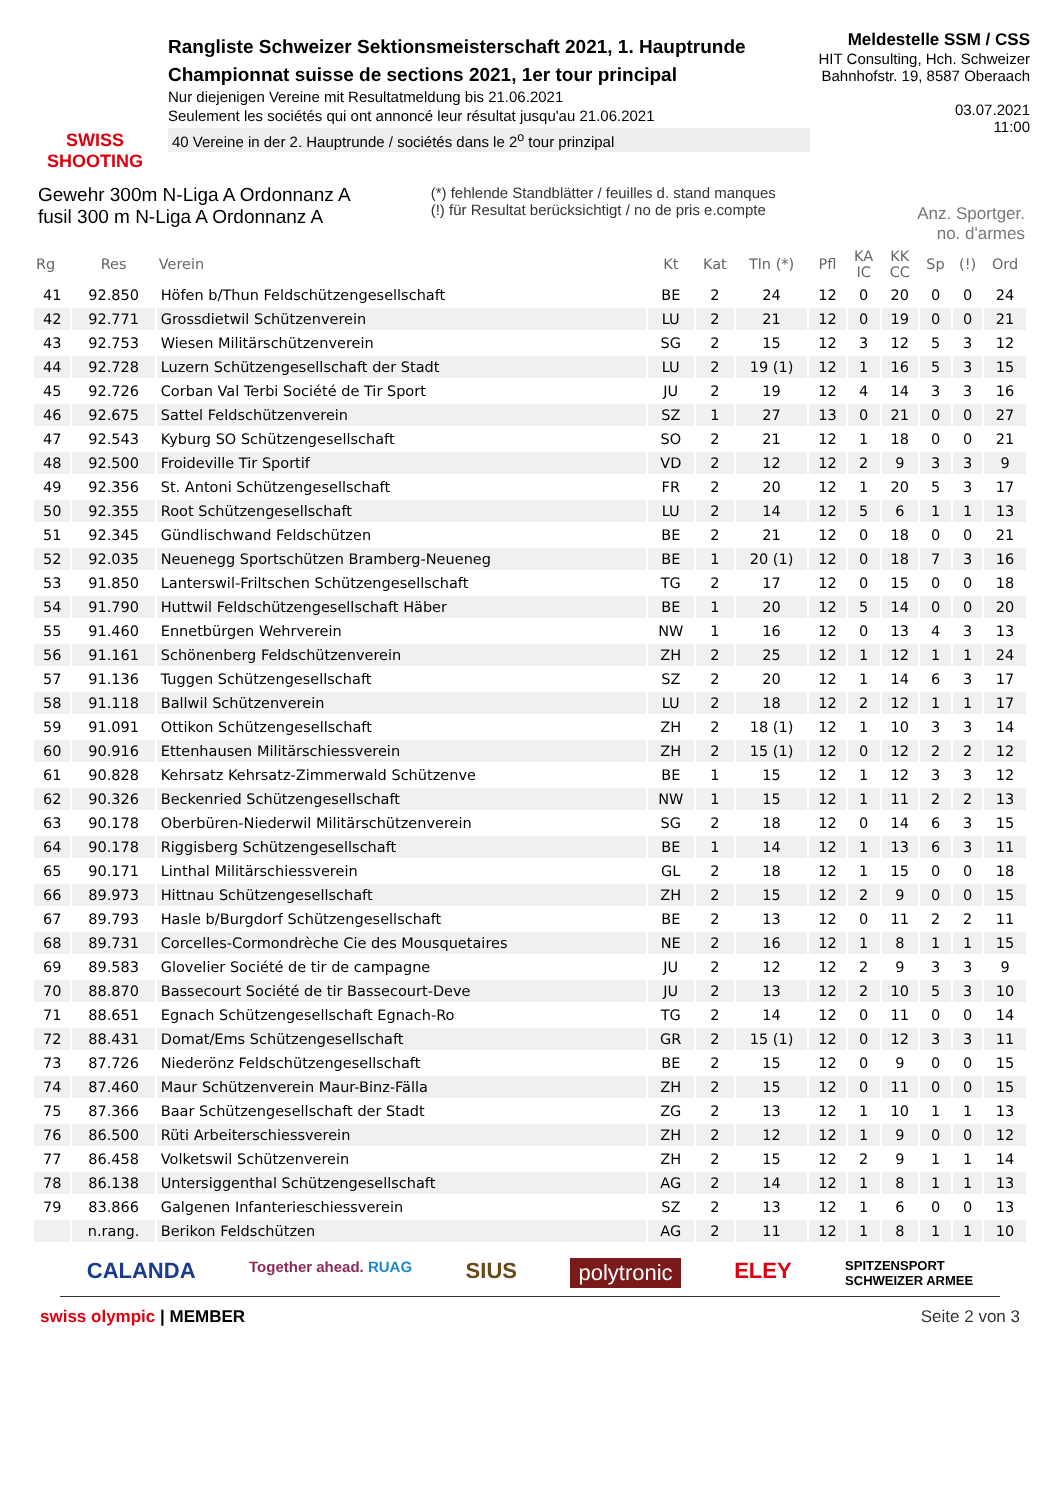SWISS SHOOTING
Rangliste Schweizer Sektionsmeisterschaft 2021, 1. Hauptrunde
Championnat suisse de sections 2021, 1er tour principal
Nur diejenigen Vereine mit Resultatmeldung bis 21.06.2021
Seulement les sociétés qui ont annoncé leur résultat jusqu'au 21.06.2021
40 Vereine in der 2. Hauptrunde / sociétés dans le 2<sup>o</sup> tour prinzipal
Meldestelle SSM / CSS
HIT Consulting, Hch. Schweizer
Bahnhofstr. 19, 8587 Oberaach
03.07.2021
11:00
Gewehr 300m N-Liga A Ordonnanz A
fusil 300 m N-Liga A Ordonnanz A
(*) fehlende Standblätter / feuilles d. stand manques
(!) für Resultat berücksichtigt / no de pris e.compte
Anz. Sportger.
no. d'armes
| Rg | Res | Verein | Kt | Kat | Tln (*) | Pfl | KA IC | KK CC | Sp | (!) | Ord |
| --- | --- | --- | --- | --- | --- | --- | --- | --- | --- | --- | --- |
| 41 | 92.850 | Höfen b/Thun Feldschützengesellschaft | BE | 2 | 24 | 12 | 0 | 20 | 0 | 0 | 24 |
| 42 | 92.771 | Grossdietwil Schützenverein | LU | 2 | 21 | 12 | 0 | 19 | 0 | 0 | 21 |
| 43 | 92.753 | Wiesen Militärschützenverein | SG | 2 | 15 | 12 | 3 | 12 | 5 | 3 | 12 |
| 44 | 92.728 | Luzern Schützengesellschaft der Stadt | LU | 2 | 19 (1) | 12 | 1 | 16 | 5 | 3 | 15 |
| 45 | 92.726 | Corban Val Terbi Société de Tir Sport | JU | 2 | 19 | 12 | 4 | 14 | 3 | 3 | 16 |
| 46 | 92.675 | Sattel Feldschützenverein | SZ | 1 | 27 | 13 | 0 | 21 | 0 | 0 | 27 |
| 47 | 92.543 | Kyburg SO Schützengesellschaft | SO | 2 | 21 | 12 | 1 | 18 | 0 | 0 | 21 |
| 48 | 92.500 | Froideville Tir Sportif | VD | 2 | 12 | 12 | 2 | 9 | 3 | 3 | 9 |
| 49 | 92.356 | St. Antoni Schützengesellschaft | FR | 2 | 20 | 12 | 1 | 20 | 5 | 3 | 17 |
| 50 | 92.355 | Root Schützengesellschaft | LU | 2 | 14 | 12 | 5 | 6 | 1 | 1 | 13 |
| 51 | 92.345 | Gündlischwand Feldschützen | BE | 2 | 21 | 12 | 0 | 18 | 0 | 0 | 21 |
| 52 | 92.035 | Neuenegg Sportschützen Bramberg-Neueneg | BE | 1 | 20 (1) | 12 | 0 | 18 | 7 | 3 | 16 |
| 53 | 91.850 | Lanterswil-Friltschen Schützengesellschaft | TG | 2 | 17 | 12 | 0 | 15 | 0 | 0 | 18 |
| 54 | 91.790 | Huttwil Feldschützengesellschaft Häber | BE | 1 | 20 | 12 | 5 | 14 | 0 | 0 | 20 |
| 55 | 91.460 | Ennetbürgen Wehrverein | NW | 1 | 16 | 12 | 0 | 13 | 4 | 3 | 13 |
| 56 | 91.161 | Schönenberg Feldschützenverein | ZH | 2 | 25 | 12 | 1 | 12 | 1 | 1 | 24 |
| 57 | 91.136 | Tuggen Schützengesellschaft | SZ | 2 | 20 | 12 | 1 | 14 | 6 | 3 | 17 |
| 58 | 91.118 | Ballwil Schützenverein | LU | 2 | 18 | 12 | 2 | 12 | 1 | 1 | 17 |
| 59 | 91.091 | Ottikon Schützengesellschaft | ZH | 2 | 18 (1) | 12 | 1 | 10 | 3 | 3 | 14 |
| 60 | 90.916 | Ettenhausen Militärschiessverein | ZH | 2 | 15 (1) | 12 | 0 | 12 | 2 | 2 | 12 |
| 61 | 90.828 | Kehrsatz Kehrsatz-Zimmerwald Schützenve | BE | 1 | 15 | 12 | 1 | 12 | 3 | 3 | 12 |
| 62 | 90.326 | Beckenried Schützengesellschaft | NW | 1 | 15 | 12 | 1 | 11 | 2 | 2 | 13 |
| 63 | 90.178 | Oberbüren-Niederwil Militärschützenverein | SG | 2 | 18 | 12 | 0 | 14 | 6 | 3 | 15 |
| 64 | 90.178 | Riggisberg Schützengesellschaft | BE | 1 | 14 | 12 | 1 | 13 | 6 | 3 | 11 |
| 65 | 90.171 | Linthal Militärschiessverein | GL | 2 | 18 | 12 | 1 | 15 | 0 | 0 | 18 |
| 66 | 89.973 | Hittnau Schützengesellschaft | ZH | 2 | 15 | 12 | 2 | 9 | 0 | 0 | 15 |
| 67 | 89.793 | Hasle b/Burgdorf Schützengesellschaft | BE | 2 | 13 | 12 | 0 | 11 | 2 | 2 | 11 |
| 68 | 89.731 | Corcelles-Cormondrèche Cie des Mousquetaires | NE | 2 | 16 | 12 | 1 | 8 | 1 | 1 | 15 |
| 69 | 89.583 | Glovelier Société de tir de campagne | JU | 2 | 12 | 12 | 2 | 9 | 3 | 3 | 9 |
| 70 | 88.870 | Bassecourt Société de tir Bassecourt-Deve | JU | 2 | 13 | 12 | 2 | 10 | 5 | 3 | 10 |
| 71 | 88.651 | Egnach Schützengesellschaft Egnach-Ro | TG | 2 | 14 | 12 | 0 | 11 | 0 | 0 | 14 |
| 72 | 88.431 | Domat/Ems Schützengesellschaft | GR | 2 | 15 (1) | 12 | 0 | 12 | 3 | 3 | 11 |
| 73 | 87.726 | Niederönz Feldschützengesellschaft | BE | 2 | 15 | 12 | 0 | 9 | 0 | 0 | 15 |
| 74 | 87.460 | Maur Schützenverein Maur-Binz-Fälla | ZH | 2 | 15 | 12 | 0 | 11 | 0 | 0 | 15 |
| 75 | 87.366 | Baar Schützengesellschaft der Stadt | ZG | 2 | 13 | 12 | 1 | 10 | 1 | 1 | 13 |
| 76 | 86.500 | Rüti Arbeiterschiessverein | ZH | 2 | 12 | 12 | 1 | 9 | 0 | 0 | 12 |
| 77 | 86.458 | Volketswil Schützenverein | ZH | 2 | 15 | 12 | 2 | 9 | 1 | 1 | 14 |
| 78 | 86.138 | Untersiggenthal Schützengesellschaft | AG | 2 | 14 | 12 | 1 | 8 | 1 | 1 | 13 |
| 79 | 83.866 | Galgenen Infanterieschiessverein | SZ | 2 | 13 | 12 | 1 | 6 | 0 | 0 | 13 |
| | n.rang. | Berikon Feldschützen | AG | 2 | 11 | 12 | 1 | 8 | 1 | 1 | 10 |
CALANDA Together ahead. RUAG SIUS polytronic ELEY SPITZENSPORT
SCHWEIZER ARMEE
swiss olympic | MEMBER Seite 2 von 3